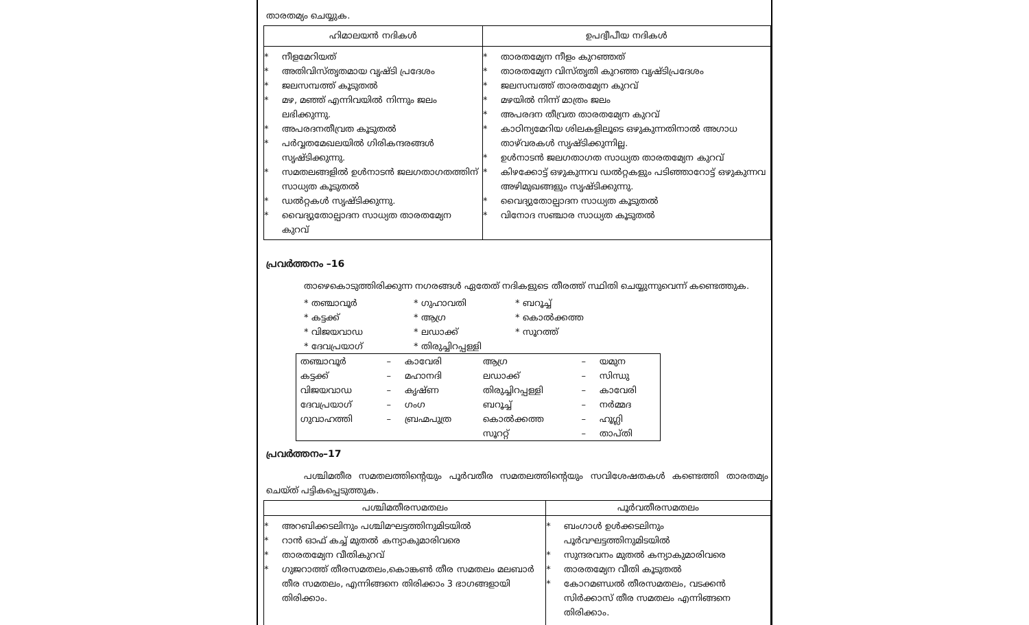താരതമ്യം ചെയ്യുക.
| ഹിമാലയൻ നദികൾ | ഉപദ്വീപീയ നദികൾ |
| --- | --- |
| * നീളമേറിയത് * അതിവിസ്തൃതമായ വൃഷ്ടി പ്രദേശം * ജലസമ്പത്ത് കൂടുതൽ * മഴ, മഞ്ഞ് എന്നിവയിൽ നിന്നും ജലം ലഭിക്കുന്നു. * അപരദനതീവ്രത കൂടുതൽ * പർവ്വതമേഖലയിൽ ഗിരികന്ദരങ്ങൾ സൃഷ്ടിക്കുന്നു. * സമതലങ്ങളിൽ ഉൾനാടൻ ജലഗതാഗതത്തിന് സാധ്യത കൂടുതൽ * ഡൽറ്റകൾ സൃഷ്ടിക്കുന്നു. * വൈദ്യുതോല്പാദന സാധ്യത താരതമ്യേന കുറവ് | * താരതമ്യേന നീളം കുറഞ്ഞത് * താരതമ്യേന വിസ്തൃതി കുറഞ്ഞ വൃഷ്ടിപ്രദേശം * ജലസമ്പത്ത് താരതമ്യേന കുറവ് * മഴയിൽ നിന്ന് മാത്രം ജലം * അപരദന തീവ്രത താരതമ്യേന കുറവ് * കാഠിന്യമേറിയ ശിലകളിലൂടെ ഒഴുകുന്നതിനാൽ അഗാധ താഴ്‌വരകൾ സൃഷ്ടിക്കുന്നില്ല. * ഉൾനാടൻ ജലഗതാഗത സാധ്യത താരതമ്യേന കുറവ് * കിഴക്കോട്ട് ഒഴുകുന്നവ ഡൽറ്റകളും പടിഞ്ഞാറോട്ട് ഒഴുകുന്നവ അഴിമുഖങ്ങളും സൃഷ്ടിക്കുന്നു. * വൈദ്യുതോല്പാദന സാധ്യത കൂടുതൽ * വിനോദ സഞ്ചാര സാധ്യത കൂടുതൽ |
പ്രവർത്തനം –16
താഴെകൊടുത്തിരിക്കുന്ന നഗരങ്ങൾ ഏതേത് നദികളുടെ തീരത്ത് സ്ഥിതി ചെയ്യുന്നുവെന്ന് കണ്ടെത്തുക.
* തഞ്ചാവൂർ * ഗുഹാവതി * ബറൂച്ച് * കട്ടക്ക് * ആഗ്ര * കൊൽക്കത്ത * വിജയവാഡ * ലഡാക്ക് * സൂറത്ത് * ദേവപ്രയാഗ് * തിരുച്ചിറപ്പള്ളി
| തഞ്ചാവൂർ | – | കാവേരി | ആഗ്ര | – | യമുന |
| കട്ടക്ക് | – | മഹാനദി | ലഡാക്ക് | – | സിന്ധു |
| വിജയവാഡ | – | കൃഷ്ണ | തിരുച്ചിറപ്പള്ളി | – | കാവേരി |
| ദേവപ്രയാഗ് | – | ഗംഗ | ബറൂച്ച് | – | നർമ്മദ |
| ഗുവാഹത്തി | – | ബ്രഹ്മപുത്ര | കൊൽക്കത്ത | – | ഹൂഗ്ലി |
| | | | സൂററ്റ് | – | താപ്തി |
പ്രവർത്തനം–17
പശ്ചിമതീര സമതലത്തിന്റെയും പൂർവതീര സമതലത്തിന്റെയും സവിശേഷതകൾ കണ്ടെത്തി താരതമ്യം ചെയ്ത് പട്ടികപ്പെടുത്തുക.
| പശ്ചിമതീരസമതലം | പൂർവതീരസമതലം |
| --- | --- |
| * അറബിക്കടലിനും പശ്ചിമഘട്ടത്തിനുമിടയിൽ * റാൻ ഓഫ് കച്ച് മുതൽ കന്യാകുമാരിവരെ * താരതമ്യേന വീതികുറവ് * ഗുജറാത്ത് തീരസമതലം,കൊങ്കൺ തീര സമതലം മലബാർ തീര സമതലം, എന്നിങ്ങനെ തിരിക്കാം 3 ഭാഗങ്ങളായി തിരിക്കാം. | * ബംഗാൾ ഉൾക്കടലിനും പൂർവഘട്ടത്തിനുമിടയിൽ * സുന്ദരവനം മുതൽ കന്യാകുമാരിവരെ * താരതമ്യേന വീതി കൂടുതൽ * കോറമണ്ഡൽ തീരസമതലം, വടക്കൻ സിർക്കാസ് തീര സമതലം എന്നിങ്ങനെ തിരിക്കാം. |